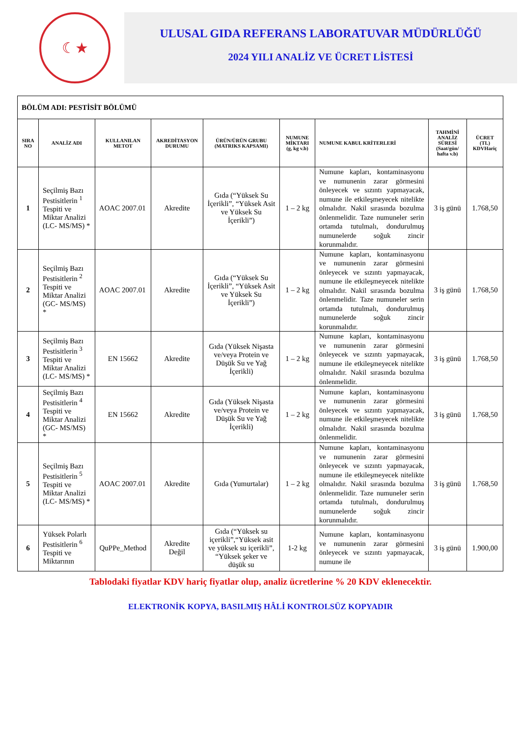☾★
ULUSAL GIDA REFERANS LABORATUVAR MÜDÜRLÜĞÜ
2024 YILI ANALİZ VE ÜCRET LİSTESİ
| BÖLÜM ADI: PESTİSİT BÖLÜMÜ | | | | | | | | |
| SIRA NO | ANALİZ ADI | KULLANILAN METOT | AKREDİTASYON DURUMU | ÜRÜN/ÜRÜN GRUBU (MATRIKS KAPSAMI) | NUMUNE MİKTARI (g, kg v.b) | NUMUNE KABUL KRİTERLERİ | TAHMİNİ ANALİZ SÜRESİ (Saat/gün/ hafta v.b) | ÜCRET (TL) KDVHariç |
| 1 | Seçilmiş Bazı Pestisitlerin <sup>1</sup> Tespiti ve Miktar Analizi (LC- MS/MS) * | AOAC 2007.01 | Akredite | Gıda (“Yüksek Su İçerikli”, “Yüksek Asit ve Yüksek Su İçerikli”) | 1 – 2 kg | Numune kapları, kontaminasyonu ve numunenin zarar görmesini önleyecek ve sızıntı yapmayacak, numune ile etkileşmeyecek nitelikte olmalıdır. Nakil sırasında bozulma önlenmelidir. Taze numuneler serin ortamda tutulmalı, dondurulmuş numunelerde soğuk zincir korunmalıdır. | 3 iş günü | 1.768,50 |
| 2 | Seçilmiş Bazı Pestisitlerin <sup>2</sup> Tespiti ve Miktar Analizi (GC- MS/MS) * | AOAC 2007.01 | Akredite | Gıda (“Yüksek Su İçerikli”, “Yüksek Asit ve Yüksek Su İçerikli”) | 1 – 2 kg | Numune kapları, kontaminasyonu ve numunenin zarar görmesini önleyecek ve sızıntı yapmayacak, numune ile etkileşmeyecek nitelikte olmalıdır. Nakil sırasında bozulma önlenmelidir. Taze numuneler serin ortamda tutulmalı, dondurulmuş numunelerde soğuk zincir korunmalıdır. | 3 iş günü | 1.768,50 |
| 3 | Seçilmiş Bazı Pestisitlerin <sup>3</sup> Tespiti ve Miktar Analizi (LC- MS/MS) * | EN 15662 | Akredite | Gıda (Yüksek Nişasta ve/veya Protein ve Düşük Su ve Yağ İçerikli) | 1 – 2 kg | Numune kapları, kontaminasyonu ve numunenin zarar görmesini önleyecek ve sızıntı yapmayacak, numune ile etkileşmeyecek nitelikte olmalıdır. Nakil sırasında bozulma önlenmelidir. | 3 iş günü | 1.768,50 |
| 4 | Seçilmiş Bazı Pestisitlerin <sup>4</sup> Tespiti ve Miktar Analizi (GC- MS/MS) * | EN 15662 | Akredite | Gıda (Yüksek Nişasta ve/veya Protein ve Düşük Su ve Yağ İçerikli) | 1 – 2 kg | Numune kapları, kontaminasyonu ve numunenin zarar görmesini önleyecek ve sızıntı yapmayacak, numune ile etkileşmeyecek nitelikte olmalıdır. Nakil sırasında bozulma önlenmelidir. | 3 iş günü | 1.768,50 |
| 5 | Seçilmiş Bazı Pestisitlerin <sup>5</sup> Tespiti ve Miktar Analizi (LC- MS/MS) * | AOAC 2007.01 | Akredite | Gıda (Yumurtalar) | 1 – 2 kg | Numune kapları, kontaminasyonu ve numunenin zarar görmesini önleyecek ve sızıntı yapmayacak, numune ile etkileşmeyecek nitelikte olmalıdır. Nakil sırasında bozulma önlenmelidir. Taze numuneler serin ortamda tutulmalı, dondurulmuş numunelerde soğuk zincir korunmalıdır. | 3 iş günü | 1.768,50 |
| 6 | Yüksek Polarlı Pestisitlerin <sup>6</sup> Tespiti ve Miktarının | QuPPe_Method | Akredite Değil | Gıda (“Yüksek su içerikli”,“Yüksek asit ve yüksek su içerikli”, “Yüksek şeker ve düşük su | 1-2 kg | Numune kapları, kontaminasyonu ve numunenin zarar görmesini önleyecek ve sızıntı yapmayacak, numune ile | 3 iş günü | 1.900,00 |
Tablodaki fiyatlar KDV hariç fiyatlar olup, analiz ücretlerine % 20 KDV eklenecektir.
ELEKTRONİK KOPYA, BASILMIŞ HÂLİ KONTROLSÜZ KOPYADIR